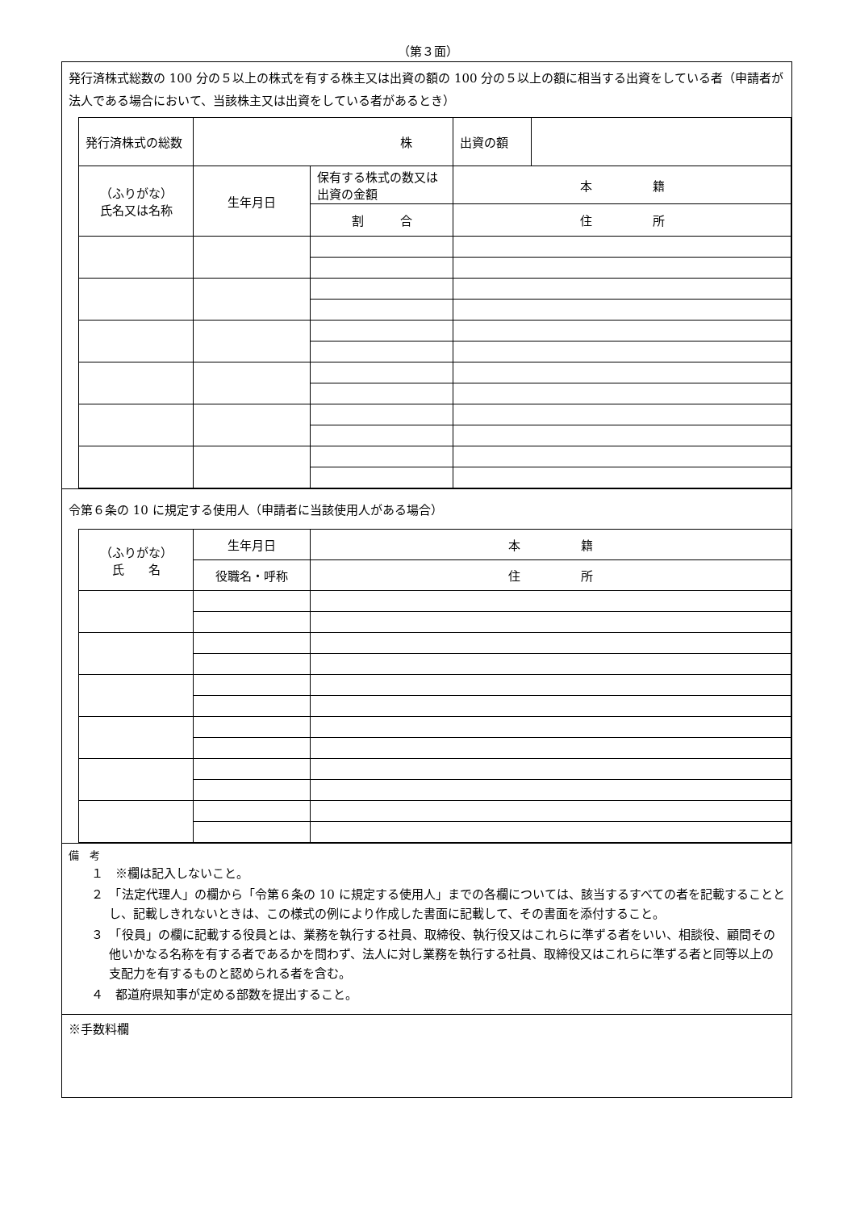（第３面）
発行済株式総数の 100 分の５以上の株式を有する株主又は出資の額の 100 分の５以上の額に相当する出資をしている者（申請者が法人である場合において、当該株主又は出資をしている者があるとき）
| 発行済株式の総数 | 株 | | 出資の額 | |
| （ふりがな） 氏名又は名称 | 生年月日 | 保有する株式の数又は出資の金額 | 本 籍 | |
| | | 割 合 | 住 所 | |
令第６条の 10 に規定する使用人（申請者に当該使用人がある場合）
| （ふりがな） 氏 名 | 生年月日 | 本 籍 |
| | 役職名・呼称 | 住 所 |
備　考
１　※欄は記入しないこと。
２　「法定代理人」の欄から「令第６条の 10 に規定する使用人」までの各欄については、該当するすべての者を記載することとし、記載しきれないときは、この様式の例により作成した書面に記載して、その書面を添付すること。
３　「役員」の欄に記載する役員とは、業務を執行する社員、取締役、執行役又はこれらに準ずる者をいい、相談役、顧問その他いかなる名称を有する者であるかを問わず、法人に対し業務を執行する社員、取締役又はこれらに準ずる者と同等以上の支配力を有するものと認められる者を含む。
４　都道府県知事が定める部数を提出すること。
※手数料欄